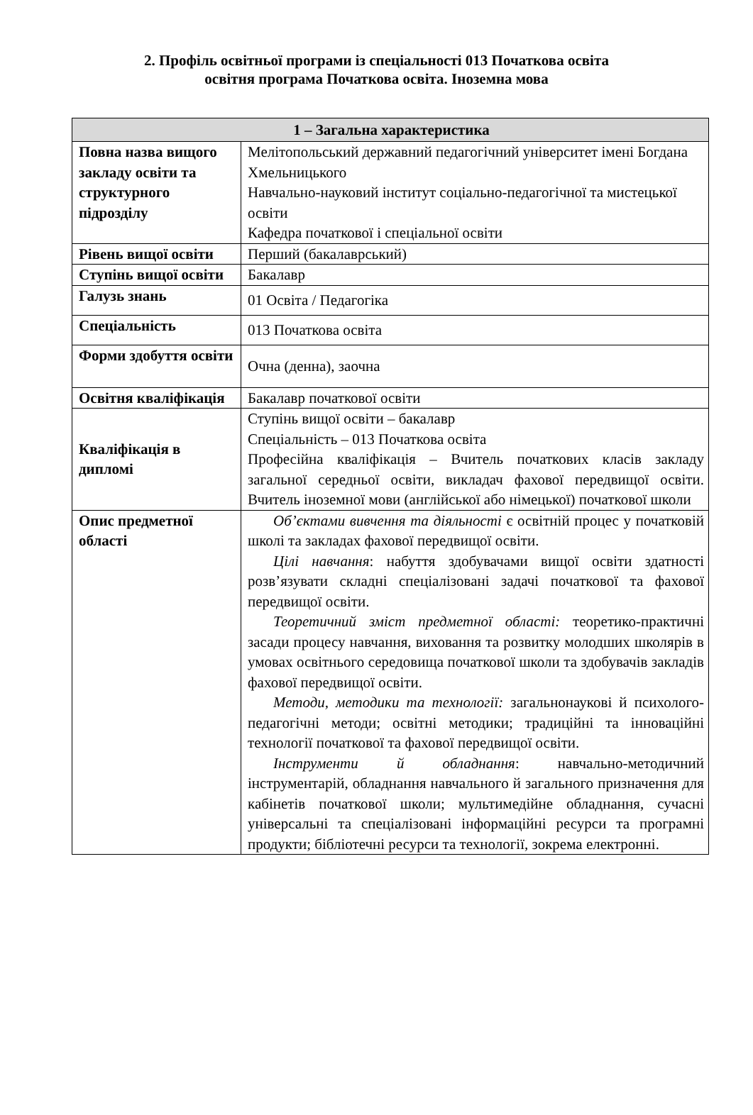2. Профіль освітньої програми із спеціальності 013 Початкова освіта
освітня програма Початкова освіта. Іноземна мова
| 1 – Загальна характеристика | |
| --- | --- |
| Повна назва вищого закладу освіти та структурного підрозділу | Мелітопольський державний педагогічний університет імені Богдана Хмельницького Навчально-науковий інститут соціально-педагогічної та мистецької освіти Кафедра початкової і спеціальної освіти |
| Рівень вищої освіти | Перший (бакалаврський) |
| Ступінь вищої освіти | Бакалавр |
| Галузь знань | 01 Освіта / Педагогіка |
| Спеціальність | 013 Початкова освіта |
| Форми здобуття освіти | Очна (денна), заочна |
| Освітня кваліфікація | Бакалавр початкової освіти |
| Кваліфікація в дипломі | Ступінь вищої освіти – бакалавр Спеціальність – 013 Початкова освіта Професійна кваліфікація – Вчитель початкових класів закладу загальної середньої освіти, викладач фахової передвищої освіти. Вчитель іноземної мови (англійської або німецької) початкової школи |
| Опис предметної області | Об’єктами вивчення та діяльності є освітній процес у початковій школі та закладах фахової передвищої освіти. Цілі навчання : набуття здобувачами вищої освіти здатності розв’язувати складні спеціалізовані задачі початкової та фахової передвищої освіти. Теоретичний зміст предметної області: теоретико-практичні засади процесу навчання, виховання та розвитку молодших школярів в умовах освітнього середовища початкової школи та здобувачів закладів фахової передвищої освіти. Методи, методики та технології: загальнонаукові й психолого-педагогічні методи; освітні методики; традиційні та інноваційні технології початкової та фахової передвищої освіти. Інструменти й обладнання : навчально-методичний інструментарій, обладнання навчального й загального призначення для кабінетів початкової школи; мультимедійне обладнання, сучасні універсальні та спеціалізовані інформаційні ресурси та програмні продукти; бібліотечні ресурси та технології, зокрема електронні. |